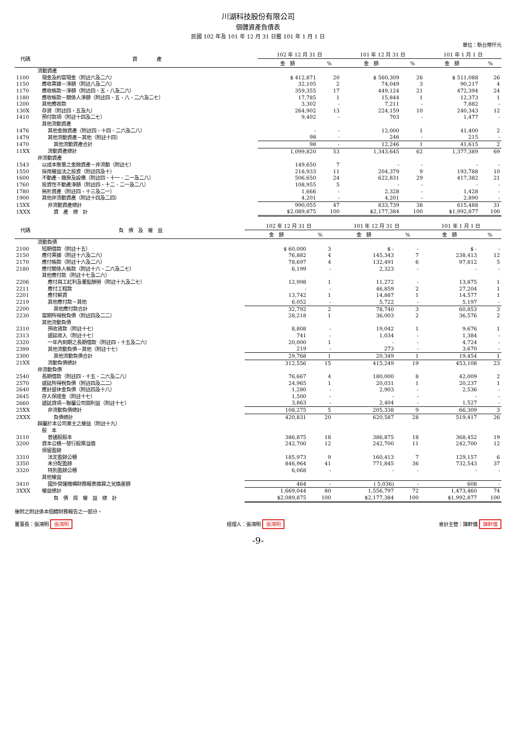川湖科技股份有限公司
個體資產負債表
民國 102 年及 101 年 12 月 31 日暨 101 年 1 月 1 日
單位：新台幣仟元
| 代碼 | 資 產 | 102 年 12 月 31 日 | | 101 年 12 月 31 日 | | 101 年 1 月 1 日 | |
| --- | --- | --- | --- | --- | --- | --- | --- |
| | | 金 額 | % | 金 額 | % | 金 額 | % |
| | 流動資產 | | | | | | |
| 1100 | 現金及約當現金（附註六及二六） | $ 412,871 | 20 | $ 560,309 | 26 | $ 511,088 | 26 |
| 1150 | 應收票據－淨額（附註八及二六） | 32,105 | 2 | 74,049 | 3 | 90,217 | 4 |
| 1170 | 應收帳款－淨額（附註四、五、八及二六） | 359,355 | 17 | 449,124 | 21 | 472,394 | 24 |
| 1180 | 應收帳款－關係人淨額（附註四、五、八、二六及二七） | 17,785 | 1 | 15,844 | 1 | 12,373 | 1 |
| 1200 | 其他應收款 | 3,302 | - | 7,211 | - | 7,882 | - |
| 130X | 存貨（附註四、五及九） | 264,902 | 13 | 224,159 | 10 | 240,343 | 12 |
| 1410 | 預付款項（附註十四及二七） | 9,402 | - | 703 | - | 1,477 | - |
| | 其他流動資產 | | | | | | |
| 1476 | 其他金融資產（附註四、十四、二六及二八） | - | - | 12,000 | 1 | 41,400 | 2 |
| 1479 | 其他流動資產－其他（附註十四） | 98 | - | 246 | - | 215 | - |
| 1470 | 其他流動資產合計 | 98 | - | 12,246 | 1 | 41,615 | 2 |
| 11XX | 流動資產總計 | 1,099,820 | 53 | 1,343,645 | 62 | 1,377,389 | 69 |
| | 非流動資產 | | | | | | |
| 1543 | 以成本衡量之金融資產－非流動（附註七） | 149,650 | 7 | - | - | - | - |
| 1550 | 採用權益法之投資（附註四及十） | 218,933 | 11 | 204,379 | 9 | 193,788 | 10 |
| 1600 | 不動產、廠房及設備（附註四、十一、二一及二八） | 506,650 | 24 | 622,831 | 29 | 417,382 | 21 |
| 1760 | 投資性不動產淨額（附註四、十二、二一及二八） | 108,955 | 5 | - | - | - | - |
| 1780 | 無形資產（附註四、十三及二一） | 1,666 | - | 2,328 | - | 1,428 | - |
| 1900 | 其他非流動資產（附註十四及二四） | 4,201 | - | 4,201 | - | 2,890 | - |
| 15XX | 非流動資產總計 | 990,055 | 47 | 833,739 | 38 | 615,488 | 31 |
| 1XXX | 資 產 總 計 | $2,089,875 | 100 | $2,177,384 | 100 | $1,992,877 | 100 |
| 代碼 | 負 債 及 權 益 | 102 年 12 月 31 日 | | 101 年 12 月 31 日 | | 101 年 1 月 1 日 | |
| --- | --- | --- | --- | --- | --- | --- | --- |
| | | 金 額 | % | 金 額 | % | 金 額 | % |
| | 流動負債 | | | | | | |
| 2100 | 短期借款（附註十五） | $ 60,000 | 3 | $ - | - | $ - | - |
| 2150 | 應付票據（附註十六及二六） | 76,882 | 4 | 145,343 | 7 | 238,413 | 12 |
| 2170 | 應付帳款（附註十六及二六） | 78,697 | 4 | 132,491 | 6 | 97,812 | 5 |
| 2180 | 應付關係人帳款（附註十六、二六及二七） | 6,199 | - | 2,323 | - | - | - |
| | 其他應付款（附註十七及二六） | | | | | | |
| 2206 | 應付員工紅利及董監酬勞（附註十九及二七） | 12,998 | 1 | 11,272 | - | 13,875 | 1 |
| 2211 | 應付工程款 | - | - | 46,859 | 2 | 27,204 | 1 |
| 2201 | 應付薪資 | 13,742 | 1 | 14,887 | 1 | 14,577 | 1 |
| 2219 | 其他應付款－其他 | 6,052 | - | 5,722 | - | 5,197 | - |
| 2200 | 其他應付款合計 | 32,792 | 2 | 78,740 | 3 | 60,853 | 3 |
| 2230 | 當期所得稅負債（附註四及二二） | 28,218 | 1 | 36,003 | 2 | 36,576 | 2 |
| | 其他流動負債 | | | | | | |
| 2310 | 預收貨款（附註十七） | 8,808 | - | 19,042 | 1 | 9,676 | 1 |
| 2313 | 遞延收入（附註十七） | 741 | - | 1,034 | - | 1,384 | - |
| 2320 | 一年內到期之長期借款（附註四、十五及二六） | 20,000 | 1 | - | - | 4,724 | - |
| 2399 | 其他流動負債－其他（附註十七） | 219 | - | 273 | - | 3,670 | - |
| 2300 | 其他流動負債合計 | 29,768 | 1 | 20,349 | 1 | 19,454 | 1 |
| 21XX | 流動負債總計 | 312,556 | 15 | 415,249 | 19 | 453,108 | 23 |
| | 非流動負債 | | | | | | |
| 2540 | 長期借款（附註四、十五、二六及二八） | 76,667 | 4 | 180,000 | 8 | 42,009 | 2 |
| 2570 | 遞延所得稅負債（附註四及二二） | 24,965 | 1 | 20,031 | 1 | 20,237 | 1 |
| 2640 | 應計退休金負債（附註四及十八） | 1,280 | - | 2,903 | - | 2,536 | - |
| 2645 | 存入保證金（附註十七） | 1,500 | - | - | - | - | - |
| 2660 | 遞延貸項－聯屬公司間利益（附註十七） | 3,863 | - | 2,404 | - | 1,527 | - |
| 25XX | 非流動負債總計 | 108,275 | 5 | 205,338 | 9 | 66,309 | 3 |
| 2XXX | 負債總計 | 420,831 | 20 | 620,587 | 28 | 519,417 | 26 |
| | 歸屬於本公司業主之權益（附註十九） | | | | | | |
| | 股 本 | | | | | | |
| 3110 | 普通股股本 | 386,875 | 18 | 386,875 | 18 | 368,452 | 19 |
| 3200 | 資本公積－發行股票溢價 | 242,700 | 12 | 242,700 | 11 | 242,700 | 12 |
| | 保留盈餘 | | | | | | |
| 3310 | 法定盈餘公積 | 185,973 | 9 | 160,413 | 7 | 129,157 | 6 |
| 3350 | 未分配盈餘 | 846,964 | 41 | 771,845 | 36 | 732,543 | 37 |
| 3320 | 特別盈餘公積 | 6,068 | - | - | - | - | - |
| | 其他權益 | | | | | | |
| 3410 | 國外營運機構財務報表換算之兌換差額 | 464 | - | ( 5,036) | - | 608 | - |
| 3XXX | 權益總計 | 1,669,044 | 80 | 1,556,797 | 72 | 1,473,460 | 74 |
| | 負 債 與 權 益 總 計 | $2,089,875 | 100 | $2,177,384 | 100 | $1,992,877 | 100 |
後附之附註係本個體財務報告之一部分。
董事長：張鴻明 張鴻明 經理人：張鴻明 張鴻明 會計主管：陳軒儀 陳軒儀
-9-